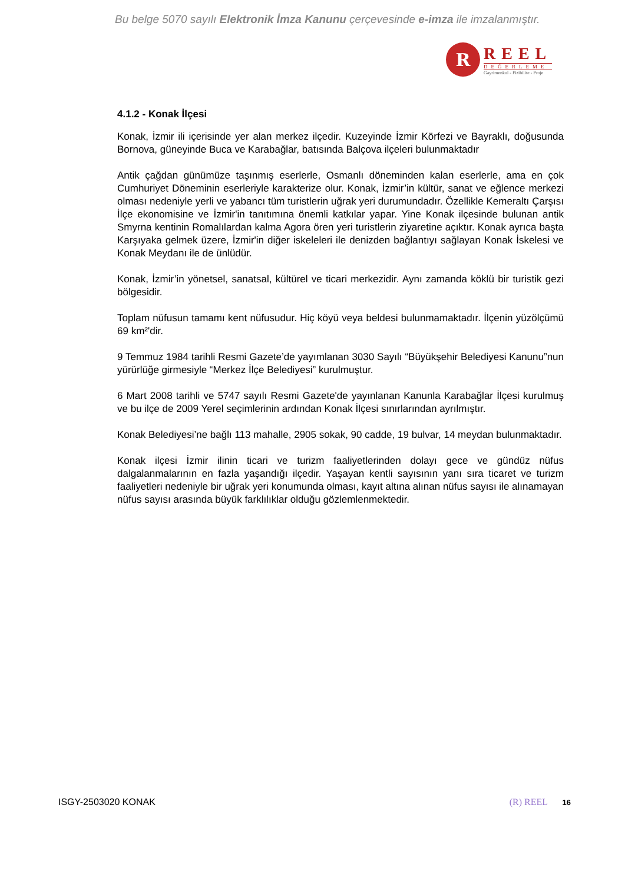Bu belge 5070 sayılı Elektronik İmza Kanunu çerçevesinde e-imza ile imzalanmıştır.
R
REEL
DEĞERLEME
Gayrimenkul - Fizibilite - Proje
4.1.2 - Konak İlçesi
Konak, İzmir ili içerisinde yer alan merkez ilçedir. Kuzeyinde İzmir Körfezi ve Bayraklı, doğusunda Bornova, güneyinde Buca ve Karabağlar, batısında Balçova ilçeleri bulunmaktadır
Antik çağdan günümüze taşınmış eserlerle, Osmanlı döneminden kalan eserlerle, ama en çok Cumhuriyet Döneminin eserleriyle karakterize olur. Konak, İzmir’in kültür, sanat ve eğlence merkezi olması nedeniyle yerli ve yabancı tüm turistlerin uğrak yeri durumundadır. Özellikle Kemeraltı Çarşısı İlçe ekonomisine ve İzmir'in tanıtımına önemli katkılar yapar. Yine Konak ilçesinde bulunan antik Smyrna kentinin Romalılardan kalma Agora ören yeri turistlerin ziyaretine açıktır. Konak ayrıca başta Karşıyaka gelmek üzere, İzmir'in diğer iskeleleri ile denizden bağlantıyı sağlayan Konak İskelesi ve Konak Meydanı ile de ünlüdür.
Konak, İzmir’in yönetsel, sanatsal, kültürel ve ticari merkezidir. Aynı zamanda köklü bir turistik gezi bölgesidir.
Toplam nüfusun tamamı kent nüfusudur. Hiç köyü veya beldesi bulunmamaktadır. İlçenin yüzölçümü 69 km²'dir.
9 Temmuz 1984 tarihli Resmi Gazete’de yayımlanan 3030 Sayılı “Büyükşehir Belediyesi Kanunu”nun yürürlüğe girmesiyle “Merkez İlçe Belediyesi” kurulmuştur.
6 Mart 2008 tarihli ve 5747 sayılı Resmi Gazete'de yayınlanan Kanunla Karabağlar İlçesi kurulmuş ve bu ilçe de 2009 Yerel seçimlerinin ardından Konak İlçesi sınırlarından ayrılmıştır.
Konak Belediyesi’ne bağlı 113 mahalle, 2905 sokak, 90 cadde, 19 bulvar, 14 meydan bulunmaktadır.
Konak ilçesi İzmir ilinin ticari ve turizm faaliyetlerinden dolayı gece ve gündüz nüfus dalgalanmalarının en fazla yaşandığı ilçedir. Yaşayan kentli sayısının yanı sıra ticaret ve turizm faaliyetleri nedeniyle bir uğrak yeri konumunda olması, kayıt altına alınan nüfus sayısı ile alınamayan nüfus sayısı arasında büyük farklılıklar olduğu gözlemlenmektedir.
ISGY-2503020 KONAK (R) REEL 16